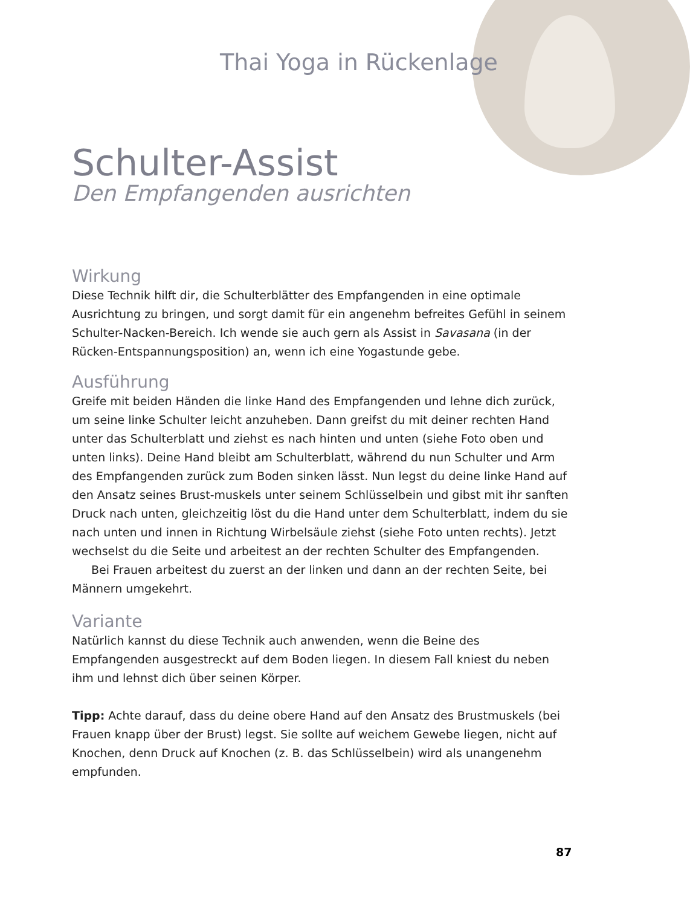Thai Yoga in Rückenlage
Schulter-Assist
Den Empfangenden ausrichten
Wirkung
Diese Technik hilft dir, die Schulterblätter des Empfangenden in eine optimale Ausrichtung zu bringen, und sorgt damit für ein angenehm befreites Gefühl in seinem Schulter-Nacken-Bereich. Ich wende sie auch gern als Assist in Savasana (in der Rücken-Entspannungsposition) an, wenn ich eine Yogastunde gebe.
Ausführung
Greife mit beiden Händen die linke Hand des Empfangenden und lehne dich zurück, um seine linke Schulter leicht anzuheben. Dann greifst du mit deiner rechten Hand unter das Schulterblatt und ziehst es nach hinten und unten (siehe Foto oben und unten links). Deine Hand bleibt am Schulterblatt, während du nun Schulter und Arm des Empfangenden zurück zum Boden sinken lässt. Nun legst du deine linke Hand auf den Ansatz seines Brust-muskels unter seinem Schlüsselbein und gibst mit ihr sanften Druck nach unten, gleichzeitig löst du die Hand unter dem Schulterblatt, indem du sie nach unten und innen in Richtung Wirbelsäule ziehst (siehe Foto unten rechts). Jetzt wechselst du die Seite und arbeitest an der rechten Schulter des Empfangenden.
Bei Frauen arbeitest du zuerst an der linken und dann an der rechten Seite, bei Männern umgekehrt.
Variante
Natürlich kannst du diese Technik auch anwenden, wenn die Beine des Empfangenden ausgestreckt auf dem Boden liegen. In diesem Fall kniest du neben ihm und lehnst dich über seinen Körper.
Tipp: Achte darauf, dass du deine obere Hand auf den Ansatz des Brustmuskels (bei Frauen knapp über der Brust) legst. Sie sollte auf weichem Gewebe liegen, nicht auf Knochen, denn Druck auf Knochen (z. B. das Schlüsselbein) wird als unangenehm empfunden.
87